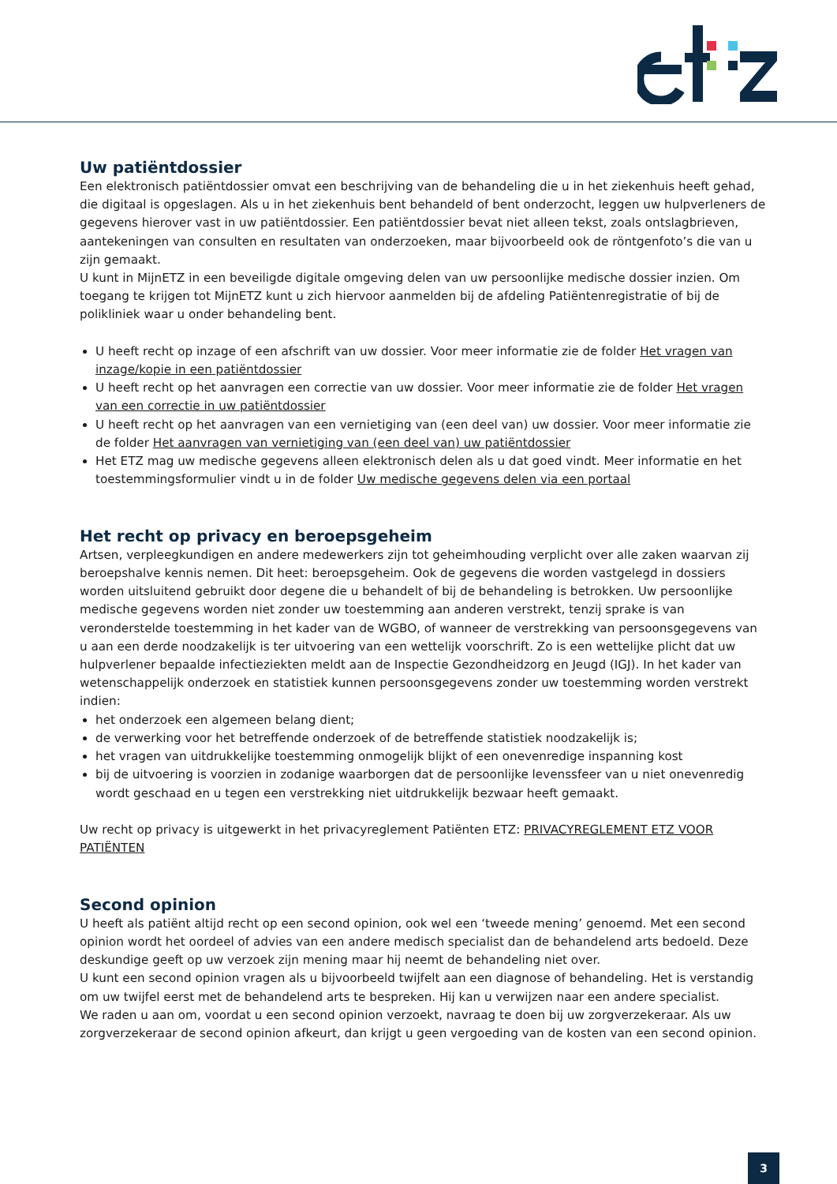Uw patiëntdossier
Een elektronisch patiëntdossier omvat een beschrijving van de behandeling die u in het ziekenhuis heeft gehad, die digitaal is opgeslagen. Als u in het ziekenhuis bent behandeld of bent onderzocht, leggen uw hulpverleners de gegevens hierover vast in uw patiëntdossier. Een patiëntdossier bevat niet alleen tekst, zoals ontslagbrieven, aantekeningen van consulten en resultaten van onderzoeken, maar bijvoorbeeld ook de röntgenfoto’s die van u zijn gemaakt.
U kunt in MijnETZ in een beveiligde digitale omgeving delen van uw persoonlijke medische dossier inzien. Om toegang te krijgen tot MijnETZ kunt u zich hiervoor aanmelden bij de afdeling Patiëntenregistratie of bij de polikliniek waar u onder behandeling bent.
U heeft recht op inzage of een afschrift van uw dossier. Voor meer informatie zie de folder Het vragen van inzage/kopie in een patiëntdossier
U heeft recht op het aanvragen een correctie van uw dossier. Voor meer informatie zie de folder Het vragen van een correctie in uw patiëntdossier
U heeft recht op het aanvragen van een vernietiging van (een deel van) uw dossier. Voor meer informatie zie de folder Het aanvragen van vernietiging van (een deel van) uw patiëntdossier
Het ETZ mag uw medische gegevens alleen elektronisch delen als u dat goed vindt. Meer informatie en het toestemmingsformulier vindt u in de folder Uw medische gegevens delen via een portaal
Het recht op privacy en beroepsgeheim
Artsen, verpleegkundigen en andere medewerkers zijn tot geheimhouding verplicht over alle zaken waarvan zij beroepshalve kennis nemen. Dit heet: beroepsgeheim. Ook de gegevens die worden vastgelegd in dossiers worden uitsluitend gebruikt door degene die u behandelt of bij de behandeling is betrokken. Uw persoonlijke medische gegevens worden niet zonder uw toestemming aan anderen verstrekt, tenzij sprake is van veronderstelde toestemming in het kader van de WGBO, of wanneer de verstrekking van persoonsgegevens van u aan een derde noodzakelijk is ter uitvoering van een wettelijk voorschrift. Zo is een wettelijke plicht dat uw hulpverlener bepaalde infectieziekten meldt aan de Inspectie Gezondheidzorg en Jeugd (IGJ). In het kader van wetenschappelijk onderzoek en statistiek kunnen persoonsgegevens zonder uw toestemming worden verstrekt indien:
het onderzoek een algemeen belang dient;
de verwerking voor het betreffende onderzoek of de betreffende statistiek noodzakelijk is;
het vragen van uitdrukkelijke toestemming onmogelijk blijkt of een onevenredige inspanning kost
bij de uitvoering is voorzien in zodanige waarborgen dat de persoonlijke levenssfeer van u niet onevenredig wordt geschaad en u tegen een verstrekking niet uitdrukkelijk bezwaar heeft gemaakt.
Uw recht op privacy is uitgewerkt in het privacyreglement Patiënten ETZ: PRIVACYREGLEMENT ETZ VOOR PATIËNTEN
Second opinion
U heeft als patiënt altijd recht op een second opinion, ook wel een ‘tweede mening’ genoemd. Met een second opinion wordt het oordeel of advies van een andere medisch specialist dan de behandelend arts bedoeld. Deze deskundige geeft op uw verzoek zijn mening maar hij neemt de behandeling niet over.
U kunt een second opinion vragen als u bijvoorbeeld twijfelt aan een diagnose of behandeling. Het is verstandig om uw twijfel eerst met de behandelend arts te bespreken. Hij kan u verwijzen naar een andere specialist.
We raden u aan om, voordat u een second opinion verzoekt, navraag te doen bij uw zorgverzekeraar. Als uw zorgverzekeraar de second opinion afkeurt, dan krijgt u geen vergoeding van de kosten van een second opinion.
3